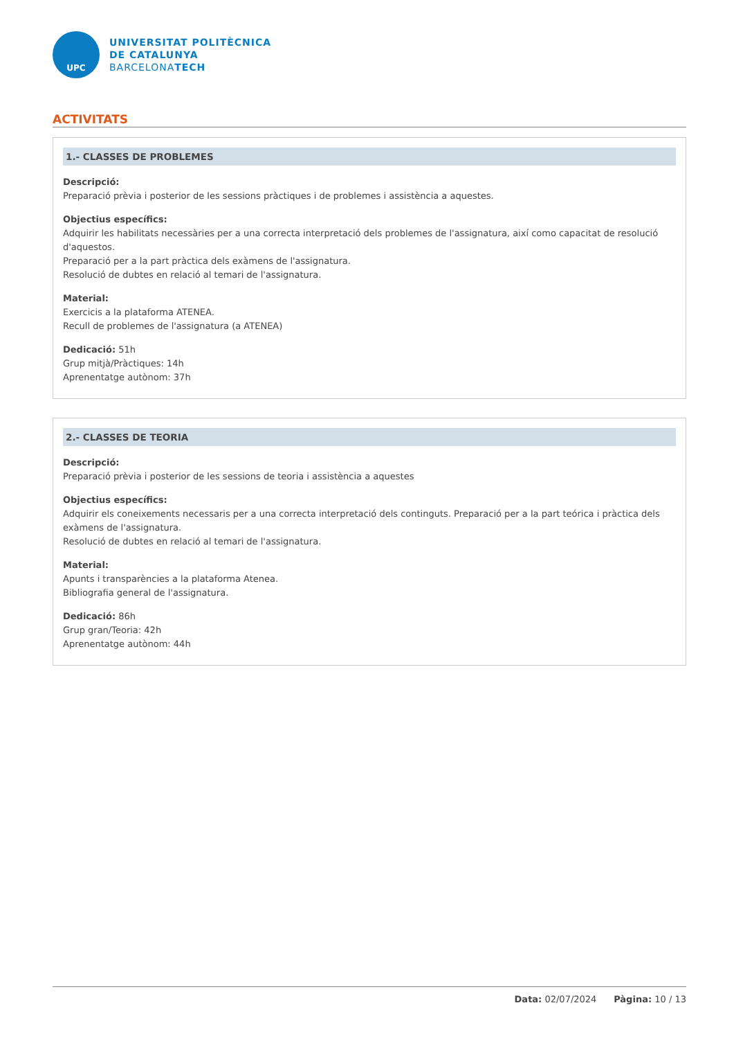UPC
UNIVERSITAT POLITÈCNICA
DE CATALUNYA
BARCELONATECH
ACTIVITATS
1.- CLASSES DE PROBLEMES
Descripció:
Preparació prèvia i posterior de les sessions pràctiques i de problemes i assistència a aquestes.
Objectius específics:
Adquirir les habilitats necessàries per a una correcta interpretació dels problemes de l'assignatura, així como capacitat de resolució d'aquestos.
Preparació per a la part pràctica dels exàmens de l'assignatura.
Resolució de dubtes en relació al temari de l'assignatura.
Material:
Exercicis a la plataforma ATENEA.
Recull de problemes de l'assignatura (a ATENEA)
Dedicació: 51h
Grup mitjà/Pràctiques: 14h
Aprenentatge autònom: 37h
2.- CLASSES DE TEORIA
Descripció:
Preparació prèvia i posterior de les sessions de teoria i assistència a aquestes
Objectius específics:
Adquirir els coneixements necessaris per a una correcta interpretació dels continguts. Preparació per a la part teórica i pràctica dels exàmens de l'assignatura.
Resolució de dubtes en relació al temari de l'assignatura.
Material:
Apunts i transparències a la plataforma Atenea.
Bibliografia general de l'assignatura.
Dedicació: 86h
Grup gran/Teoria: 42h
Aprenentatge autònom: 44h
Data: 02/07/2024 Pàgina: 10 / 13